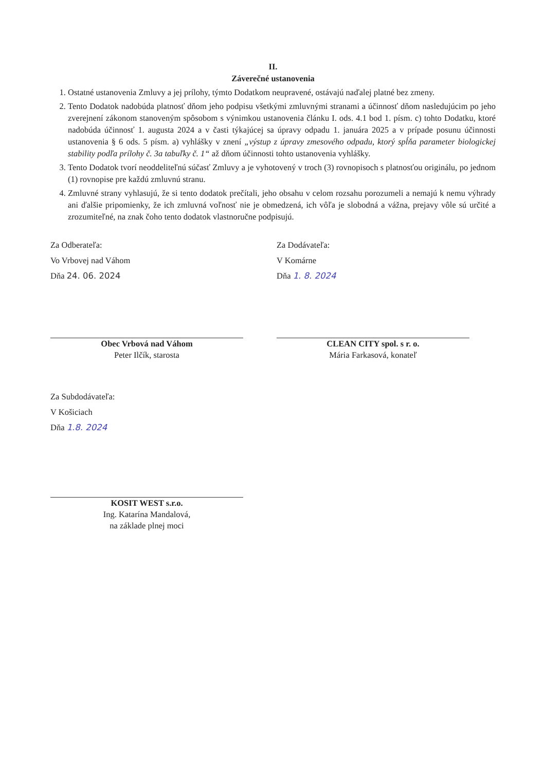II.
Záverečné ustanovenia
1. Ostatné ustanovenia Zmluvy a jej prílohy, týmto Dodatkom neupravené, ostávajú naďalej platné bez zmeny.
2. Tento Dodatok nadobúda platnosť dňom jeho podpisu všetkými zmluvnými stranami a účinnosť dňom nasledujúcim po jeho zverejnení zákonom stanoveným spôsobom s výnimkou ustanovenia článku I. ods. 4.1 bod 1. písm. c) tohto Dodatku, ktoré nadobúda účinnosť 1. augusta 2024 a v časti týkajúcej sa úpravy odpadu 1. januára 2025 a v prípade posunu účinnosti ustanovenia § 6 ods. 5 písm. a) vyhlášky v znení „výstup z úpravy zmesového odpadu, ktorý spĺňa parameter biologickej stability podľa prílohy č. 3a tabuľky č. 1“ až dňom účinnosti tohto ustanovenia vyhlášky.
3. Tento Dodatok tvorí neoddeliteľnú súčasť Zmluvy a je vyhotovený v troch (3) rovnopisoch s platnosťou originálu, po jednom (1) rovnopise pre každú zmluvnú stranu.
4. Zmluvné strany vyhlasujú, že si tento dodatok prečítali, jeho obsahu v celom rozsahu porozumeli a nemajú k nemu výhrady ani ďalšie pripomienky, že ich zmluvná voľnosť nie je obmedzená, ich vôľa je slobodná a vážna, prejavy vôle sú určité a zrozumiteľné, na znak čoho tento dodatok vlastnoručne podpisujú.
Za Odberateľa:
Vo Vrbovej nad Váhom
Dňa 24. 06. 2024
Obec Vrbová nad Váhom
Peter Ilčík, starosta
Za Dodávateľa:
V Komárne
Dňa 1. 8. 2024
CLEAN CITY spol. s r. o.
Mária Farkasová, konateľ
Za Subdodávateľa:
V Košiciach
Dňa 1.8. 2024
KOSIT WEST s.r.o.
Ing. Katarína Mandalová,
na základe plnej moci